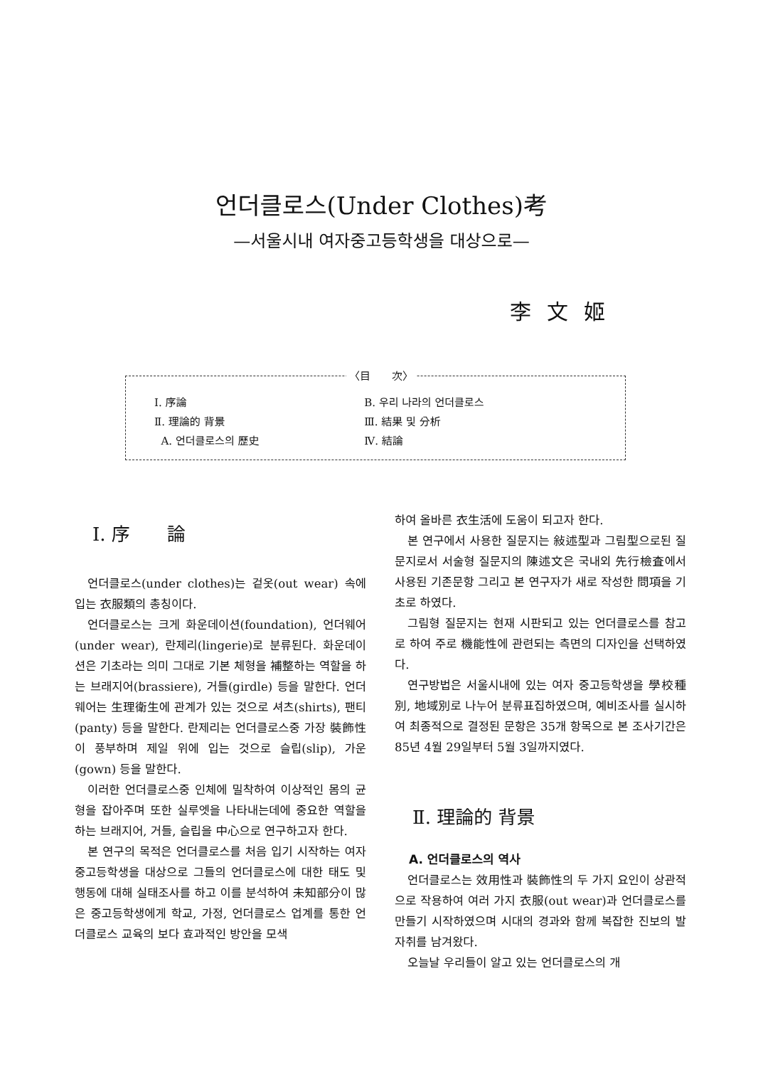언더클로스(Under Clothes)考
—서울시내 여자중고등학생을 대상으로—
李文姬
〈目　　次〉
| Ⅰ. 序論 | B. 우리 나라의 언더클로스 |
| Ⅱ. 理論的 背景 | Ⅲ. 結果 및 分析 |
| A. 언더클로스의 歷史 | Ⅳ. 結論 |
Ⅰ. 序　　論
언더클로스(under clothes)는 겉옷(out wear) 속에 입는 衣服類의 총칭이다.
언더클로스는 크게 화운데이션(foundation), 언더웨어(under wear), 란제리(lingerie)로 분류된다. 화운데이션은 기초라는 의미 그대로 기본 체형을 補整하는 역할을 하는 브래지어(brassiere), 거들(girdle) 등을 말한다. 언더웨어는 生理衛生에 관계가 있는 것으로 셔츠(shirts), 팬티(panty) 등을 말한다. 란제리는 언더클로스중 가장 裝飾性이 풍부하며 제일 위에 입는 것으로 슬립(slip), 가운(gown) 등을 말한다.
이러한 언더클로스중 인체에 밀착하여 이상적인 몸의 균형을 잡아주며 또한 실루엣을 나타내는데에 중요한 역할을 하는 브래지어, 거들, 슬립을 中心으로 연구하고자 한다.
본 연구의 목적은 언더클로스를 처음 입기 시작하는 여자 중고등학생을 대상으로 그들의 언더클로스에 대한 태도 및 행동에 대해 실태조사를 하고 이를 분석하여 未知部分이 많은 중고등학생에게 학교, 가정, 언더클로스 업계를 통한 언더클로스 교육의 보다 효과적인 방안을 모색
하여 올바른 衣生活에 도움이 되고자 한다.
본 연구에서 사용한 질문지는 敍述型과 그림型으로된 질문지로서 서술형 질문지의 陳述文은 국내외 先行檢査에서 사용된 기존문항 그리고 본 연구자가 새로 작성한 問項을 기초로 하였다.
그림형 질문지는 현재 시판되고 있는 언더클로스를 참고로 하여 주로 機能性에 관련되는 측면의 디자인을 선택하였다.
연구방법은 서울시내에 있는 여자 중고등학생을 學校種別, 地域別로 나누어 분류표집하였으며, 예비조사를 실시하여 최종적으로 결정된 문항은 35개 항목으로 본 조사기간은 85년 4월 29일부터 5월 3일까지였다.
Ⅱ. 理論的 背景
A. 언더클로스의 역사
언더클로스는 效用性과 裝飾性의 두 가지 요인이 상관적으로 작용하여 여러 가지 衣服(out wear)과 언더클로스를 만들기 시작하였으며 시대의 경과와 함께 복잡한 진보의 발자취를 남겨왔다.
오늘날 우리들이 알고 있는 언더클로스의 개